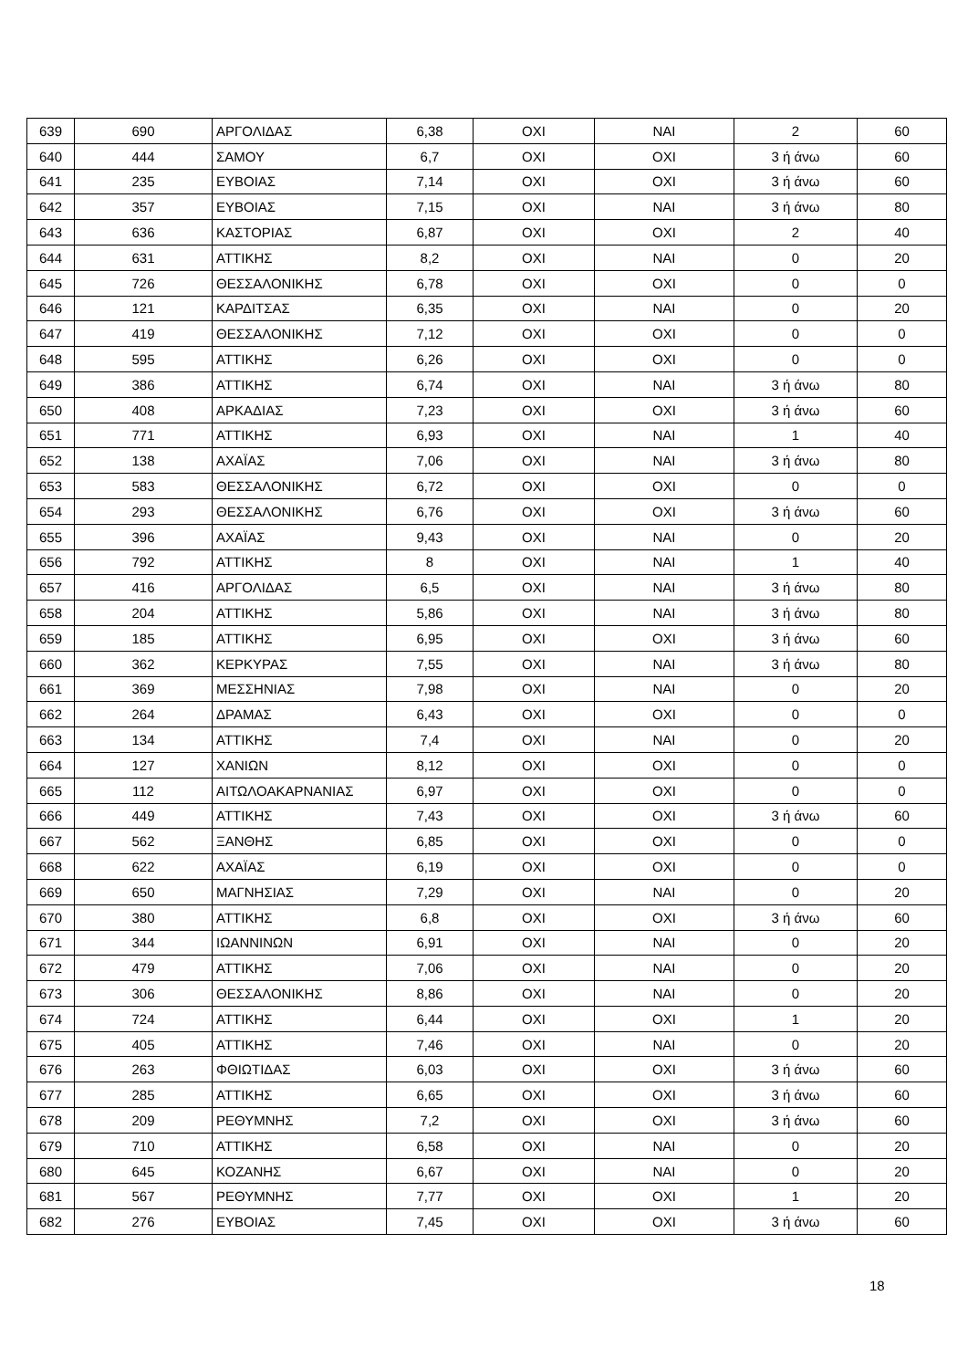| 639 | 690 | ΑΡΓΟΛΙΔΑΣ | 6,38 | ΟΧΙ | ΝΑΙ | 2 | 60 |
| 640 | 444 | ΣΑΜΟΥ | 6,7 | ΟΧΙ | ΟΧΙ | 3 ή άνω | 60 |
| 641 | 235 | ΕΥΒΟΙΑΣ | 7,14 | ΟΧΙ | ΟΧΙ | 3 ή άνω | 60 |
| 642 | 357 | ΕΥΒΟΙΑΣ | 7,15 | ΟΧΙ | ΝΑΙ | 3 ή άνω | 80 |
| 643 | 636 | ΚΑΣΤΟΡΙΑΣ | 6,87 | ΟΧΙ | ΟΧΙ | 2 | 40 |
| 644 | 631 | ΑΤΤΙΚΗΣ | 8,2 | ΟΧΙ | ΝΑΙ | 0 | 20 |
| 645 | 726 | ΘΕΣΣΑΛΟΝΙΚΗΣ | 6,78 | ΟΧΙ | ΟΧΙ | 0 | 0 |
| 646 | 121 | ΚΑΡΔΙΤΣΑΣ | 6,35 | ΟΧΙ | ΝΑΙ | 0 | 20 |
| 647 | 419 | ΘΕΣΣΑΛΟΝΙΚΗΣ | 7,12 | ΟΧΙ | ΟΧΙ | 0 | 0 |
| 648 | 595 | ΑΤΤΙΚΗΣ | 6,26 | ΟΧΙ | ΟΧΙ | 0 | 0 |
| 649 | 386 | ΑΤΤΙΚΗΣ | 6,74 | ΟΧΙ | ΝΑΙ | 3 ή άνω | 80 |
| 650 | 408 | ΑΡΚΑΔΙΑΣ | 7,23 | ΟΧΙ | ΟΧΙ | 3 ή άνω | 60 |
| 651 | 771 | ΑΤΤΙΚΗΣ | 6,93 | ΟΧΙ | ΝΑΙ | 1 | 40 |
| 652 | 138 | ΑΧΑΪΑΣ | 7,06 | ΟΧΙ | ΝΑΙ | 3 ή άνω | 80 |
| 653 | 583 | ΘΕΣΣΑΛΟΝΙΚΗΣ | 6,72 | ΟΧΙ | ΟΧΙ | 0 | 0 |
| 654 | 293 | ΘΕΣΣΑΛΟΝΙΚΗΣ | 6,76 | ΟΧΙ | ΟΧΙ | 3 ή άνω | 60 |
| 655 | 396 | ΑΧΑΪΑΣ | 9,43 | ΟΧΙ | ΝΑΙ | 0 | 20 |
| 656 | 792 | ΑΤΤΙΚΗΣ | 8 | ΟΧΙ | ΝΑΙ | 1 | 40 |
| 657 | 416 | ΑΡΓΟΛΙΔΑΣ | 6,5 | ΟΧΙ | ΝΑΙ | 3 ή άνω | 80 |
| 658 | 204 | ΑΤΤΙΚΗΣ | 5,86 | ΟΧΙ | ΝΑΙ | 3 ή άνω | 80 |
| 659 | 185 | ΑΤΤΙΚΗΣ | 6,95 | ΟΧΙ | ΟΧΙ | 3 ή άνω | 60 |
| 660 | 362 | ΚΕΡΚΥΡΑΣ | 7,55 | ΟΧΙ | ΝΑΙ | 3 ή άνω | 80 |
| 661 | 369 | ΜΕΣΣΗΝΙΑΣ | 7,98 | ΟΧΙ | ΝΑΙ | 0 | 20 |
| 662 | 264 | ΔΡΑΜΑΣ | 6,43 | ΟΧΙ | ΟΧΙ | 0 | 0 |
| 663 | 134 | ΑΤΤΙΚΗΣ | 7,4 | ΟΧΙ | ΝΑΙ | 0 | 20 |
| 664 | 127 | ΧΑΝΙΩΝ | 8,12 | ΟΧΙ | ΟΧΙ | 0 | 0 |
| 665 | 112 | ΑΙΤΩΛΟΑΚΑΡΝΑΝΙΑΣ | 6,97 | ΟΧΙ | ΟΧΙ | 0 | 0 |
| 666 | 449 | ΑΤΤΙΚΗΣ | 7,43 | ΟΧΙ | ΟΧΙ | 3 ή άνω | 60 |
| 667 | 562 | ΞΑΝΘΗΣ | 6,85 | ΟΧΙ | ΟΧΙ | 0 | 0 |
| 668 | 622 | ΑΧΑΪΑΣ | 6,19 | ΟΧΙ | ΟΧΙ | 0 | 0 |
| 669 | 650 | ΜΑΓΝΗΣΙΑΣ | 7,29 | ΟΧΙ | ΝΑΙ | 0 | 20 |
| 670 | 380 | ΑΤΤΙΚΗΣ | 6,8 | ΟΧΙ | ΟΧΙ | 3 ή άνω | 60 |
| 671 | 344 | ΙΩΑΝΝΙΝΩΝ | 6,91 | ΟΧΙ | ΝΑΙ | 0 | 20 |
| 672 | 479 | ΑΤΤΙΚΗΣ | 7,06 | ΟΧΙ | ΝΑΙ | 0 | 20 |
| 673 | 306 | ΘΕΣΣΑΛΟΝΙΚΗΣ | 8,86 | ΟΧΙ | ΝΑΙ | 0 | 20 |
| 674 | 724 | ΑΤΤΙΚΗΣ | 6,44 | ΟΧΙ | ΟΧΙ | 1 | 20 |
| 675 | 405 | ΑΤΤΙΚΗΣ | 7,46 | ΟΧΙ | ΝΑΙ | 0 | 20 |
| 676 | 263 | ΦΘΙΩΤΙΔΑΣ | 6,03 | ΟΧΙ | ΟΧΙ | 3 ή άνω | 60 |
| 677 | 285 | ΑΤΤΙΚΗΣ | 6,65 | ΟΧΙ | ΟΧΙ | 3 ή άνω | 60 |
| 678 | 209 | ΡΕΘΥΜΝΗΣ | 7,2 | ΟΧΙ | ΟΧΙ | 3 ή άνω | 60 |
| 679 | 710 | ΑΤΤΙΚΗΣ | 6,58 | ΟΧΙ | ΝΑΙ | 0 | 20 |
| 680 | 645 | ΚΟΖΑΝΗΣ | 6,67 | ΟΧΙ | ΝΑΙ | 0 | 20 |
| 681 | 567 | ΡΕΘΥΜΝΗΣ | 7,77 | ΟΧΙ | ΟΧΙ | 1 | 20 |
| 682 | 276 | ΕΥΒΟΙΑΣ | 7,45 | ΟΧΙ | ΟΧΙ | 3 ή άνω | 60 |
18